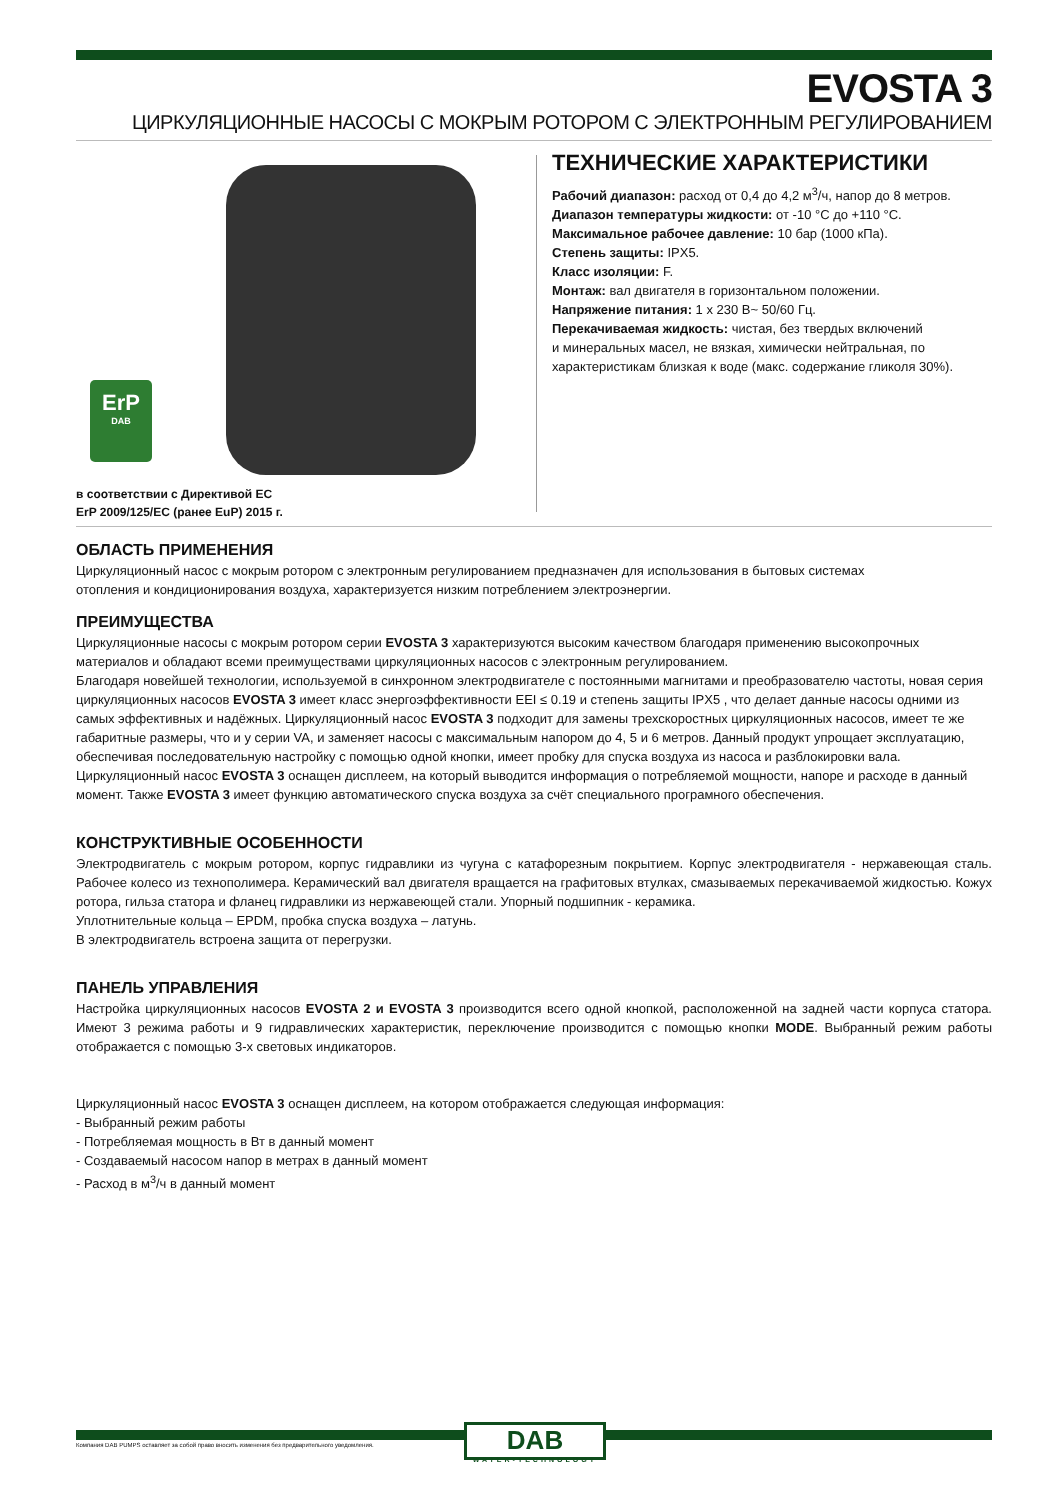EVOSTA 3
ЦИРКУЛЯЦИОННЫЕ НАСОСЫ С МОКРЫМ РОТОРОМ С ЭЛЕКТРОННЫМ РЕГУЛИРОВАНИЕМ
ErP
DAB
в соответствии с Директивой ЕС
ErP 2009/125/EC (ранее EuP) 2015 г.
ТЕХНИЧЕСКИЕ ХАРАКТЕРИСТИКИ
Рабочий диапазон: расход от 0,4 до 4,2 м<sup>3</sup>/ч, напор до 8 метров.
Диапазон температуры жидкости: от -10 °C до +110 °C.
Максимальное рабочее давление: 10 бар (1000 кПа).
Степень защиты: IPX5.
Класс изоляции: F.
Монтаж: вал двигателя в горизонтальном положении.
Напряжение питания: 1 x 230 В~ 50/60 Гц.
Перекачиваемая жидкость: чистая, без твердых включений
и минеральных масел, не вязкая, химически нейтральная, по
характеристикам близкая к воде (макс. содержание гликоля 30%).
ОБЛАСТЬ ПРИМЕНЕНИЯ
Циркуляционный насос с мокрым ротором с электронным регулированием предназначен для использования в бытовых системах
отопления и кондиционирования воздуха, характеризуется низким потреблением электроэнергии.
ПРЕИМУЩЕСТВА
Циркуляционные насосы с мокрым ротором серии EVOSTA 3 характеризуются высоким качеством благодаря применению высокопрочных материалов и обладают всеми преимуществами циркуляционных насосов с электронным регулированием.
Благодаря новейшей технологии, используемой в синхронном электродвигателе с постоянными магнитами и преобразователю частоты, новая серия циркуляционных насосов EVOSTA 3 имеет класс энергоэффективности EEI ≤ 0.19 и степень защиты IPX5 , что делает данные насосы одними из самых эффективных и надёжных. Циркуляционный насос EVOSTA 3 подходит для замены трехскоростных циркуляционных насосов, имеет те же габаритные размеры, что и у серии VA, и заменяет насосы с максимальным напором до 4, 5 и 6 метров. Данный продукт упрощает эксплуатацию, обеспечивая последовательную настройку с помощью одной кнопки, имеет пробку для спуска воздуха из насоса и разблокировки вала. Циркуляционный насос EVOSTA 3 оснащен дисплеем, на который выводится информация о потребляемой мощности, напоре и расходе в данный момент. Также EVOSTA 3 имеет функцию автоматического спуска воздуха за счёт специального програмного обеспечения.
КОНСТРУКТИВНЫЕ ОСОБЕННОСТИ
Электродвигатель с мокрым ротором, корпус гидравлики из чугуна с катафорезным покрытием. Корпус электродвигателя - нержавеющая сталь. Рабочее колесо из технополимера. Керамический вал двигателя вращается на графитовых втулках, смазываемых перекачиваемой жидкостью. Кожух ротора, гильза статора и фланец гидравлики из нержавеющей стали. Упорный подшипник - керамика.
Уплотнительные кольца – EPDM, пробка спуска воздуха – латунь.
В электродвигатель встроена защита от перегрузки.
ПАНЕЛЬ УПРАВЛЕНИЯ
Настройка циркуляционных насосов EVOSTA 2 и EVOSTA 3 производится всего одной кнопкой, расположенной на задней части корпуса статора. Имеют 3 режима работы и 9 гидравлических характеристик, переключение производится с помощью кнопки MODE. Выбранный режим работы отображается с помощью 3-х световых индикаторов.
Циркуляционный насос EVOSTA 3 оснащен дисплеем, на котором отображается следующая информация:
- Выбранный режим работы
- Потребляемая мощность в Вт в данный момент
- Создаваемый насосом напор в метрах в данный момент
- Расход в м<sup>3</sup>/ч в данный момент
Компания DAB PUMPS оставляет за собой право вносить изменения без предварительного уведомления.
DAB
WATER•TECHNOLOGY